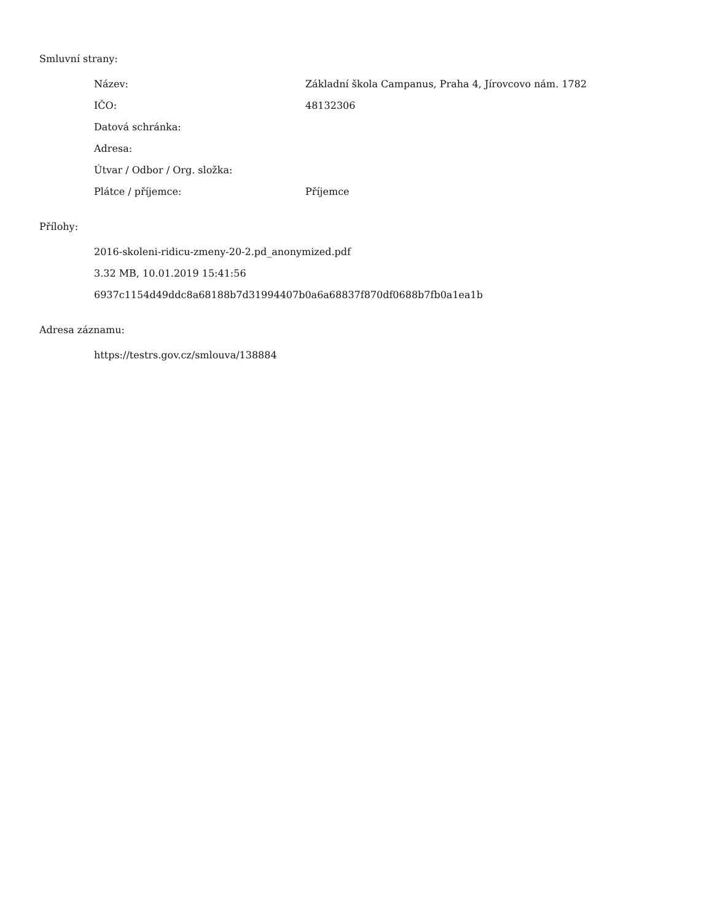Smluvní strany:
| Název: | Základní škola Campanus, Praha 4, Jírovcovo nám. 1782 |
| IČO: | 48132306 |
| Datová schránka: | |
| Adresa: | |
| Útvar / Odbor / Org. složka: | |
| Plátce / příjemce: | Příjemce |
Přílohy:
2016-skoleni-ridicu-zmeny-20-2.pd_anonymized.pdf
3.32 MB, 10.01.2019 15:41:56
6937c1154d49ddc8a68188b7d31994407b0a6a68837f870df0688b7fb0a1ea1b
Adresa záznamu:
https://testrs.gov.cz/smlouva/138884